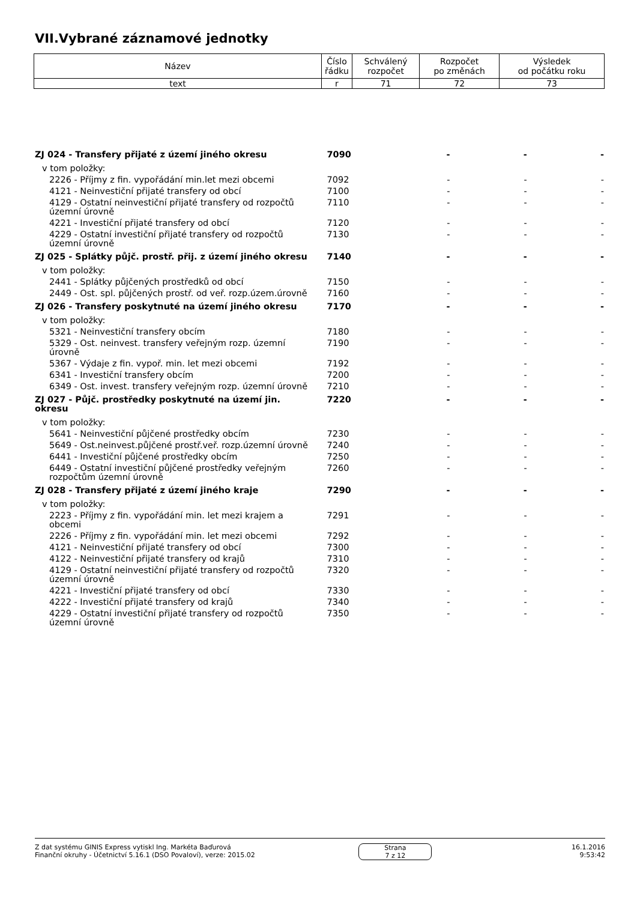VII.Vybrané záznamové jednotky
| Název | Číslo řádku | Schválený rozpočet | Rozpočet po změnách | Výsledek od počátku roku |
| text | r | 71 | 72 | 73 |
| ZJ 024 - Transfery přijaté z území jiného okresu | 7090 | - | - | - |
| v tom položky: | | | | |
| 2226 - Příjmy z fin. vypořádání min.let mezi obcemi | 7092 | - | - | - |
| 4121 - Neinvestiční přijaté transfery od obcí | 7100 | - | - | - |
| 4129 - Ostatní neinvestiční přijaté transfery od rozpočtů územní úrovně | 7110 | - | - | - |
| 4221 - Investiční přijaté transfery od obcí | 7120 | - | - | - |
| 4229 - Ostatní investiční přijaté transfery od rozpočtů územní úrovně | 7130 | - | - | - |
| ZJ 025 - Splátky půjč. prostř. přij. z území jiného okresu | 7140 | - | - | - |
| v tom položky: | | | | |
| 2441 - Splátky půjčených prostředků od obcí | 7150 | - | - | - |
| 2449 - Ost. spl. půjčených prostř. od veř. rozp.územ.úrovně | 7160 | - | - | - |
| ZJ 026 - Transfery poskytnuté na území jiného okresu | 7170 | - | - | - |
| v tom položky: | | | | |
| 5321 - Neinvestiční transfery obcím | 7180 | - | - | - |
| 5329 - Ost. neinvest. transfery veřejným rozp. územní úrovně | 7190 | - | - | - |
| 5367 - Výdaje z fin. vypoř. min. let mezi obcemi | 7192 | - | - | - |
| 6341 - Investiční transfery obcím | 7200 | - | - | - |
| 6349 - Ost. invest. transfery veřejným rozp. územní úrovně | 7210 | - | - | - |
| ZJ 027 - Půjč. prostředky poskytnuté na území jin. okresu | 7220 | - | - | - |
| v tom položky: | | | | |
| 5641 - Neinvestiční půjčené prostředky obcím | 7230 | - | - | - |
| 5649 - Ost.neinvest.půjčené prostř.veř. rozp.územní úrovně | 7240 | - | - | - |
| 6441 - Investiční půjčené prostředky obcím | 7250 | - | - | - |
| 6449 - Ostatní investiční půjčené prostředky veřejným rozpočtům územní úrovně | 7260 | - | - | - |
| ZJ 028 - Transfery přijaté z území jiného kraje | 7290 | - | - | - |
| v tom položky: | | | | |
| 2223 - Příjmy z fin. vypořádání min. let mezi krajem a obcemi | 7291 | - | - | - |
| 2226 - Příjmy z fin. vypořádání min. let mezi obcemi | 7292 | - | - | - |
| 4121 - Neinvestiční přijaté transfery od obcí | 7300 | - | - | - |
| 4122 - Neinvestiční přijaté transfery od krajů | 7310 | - | - | - |
| 4129 - Ostatní neinvestiční přijaté transfery od rozpočtů územní úrovně | 7320 | - | - | - |
| 4221 - Investiční přijaté transfery od obcí | 7330 | - | - | - |
| 4222 - Investiční přijaté transfery od krajů | 7340 | - | - | - |
| 4229 - Ostatní investiční přijaté transfery od rozpočtů územní úrovně | 7350 | - | - | - |
Z dat systému GINIS Express vytiskl Ing. Markéta Baďurová
Finanční okruhy - Účetnictví 5.16.1 (DSO Povaloví), verze: 2015.02
Strana
7 z 12
16.1.2016
9:53:42